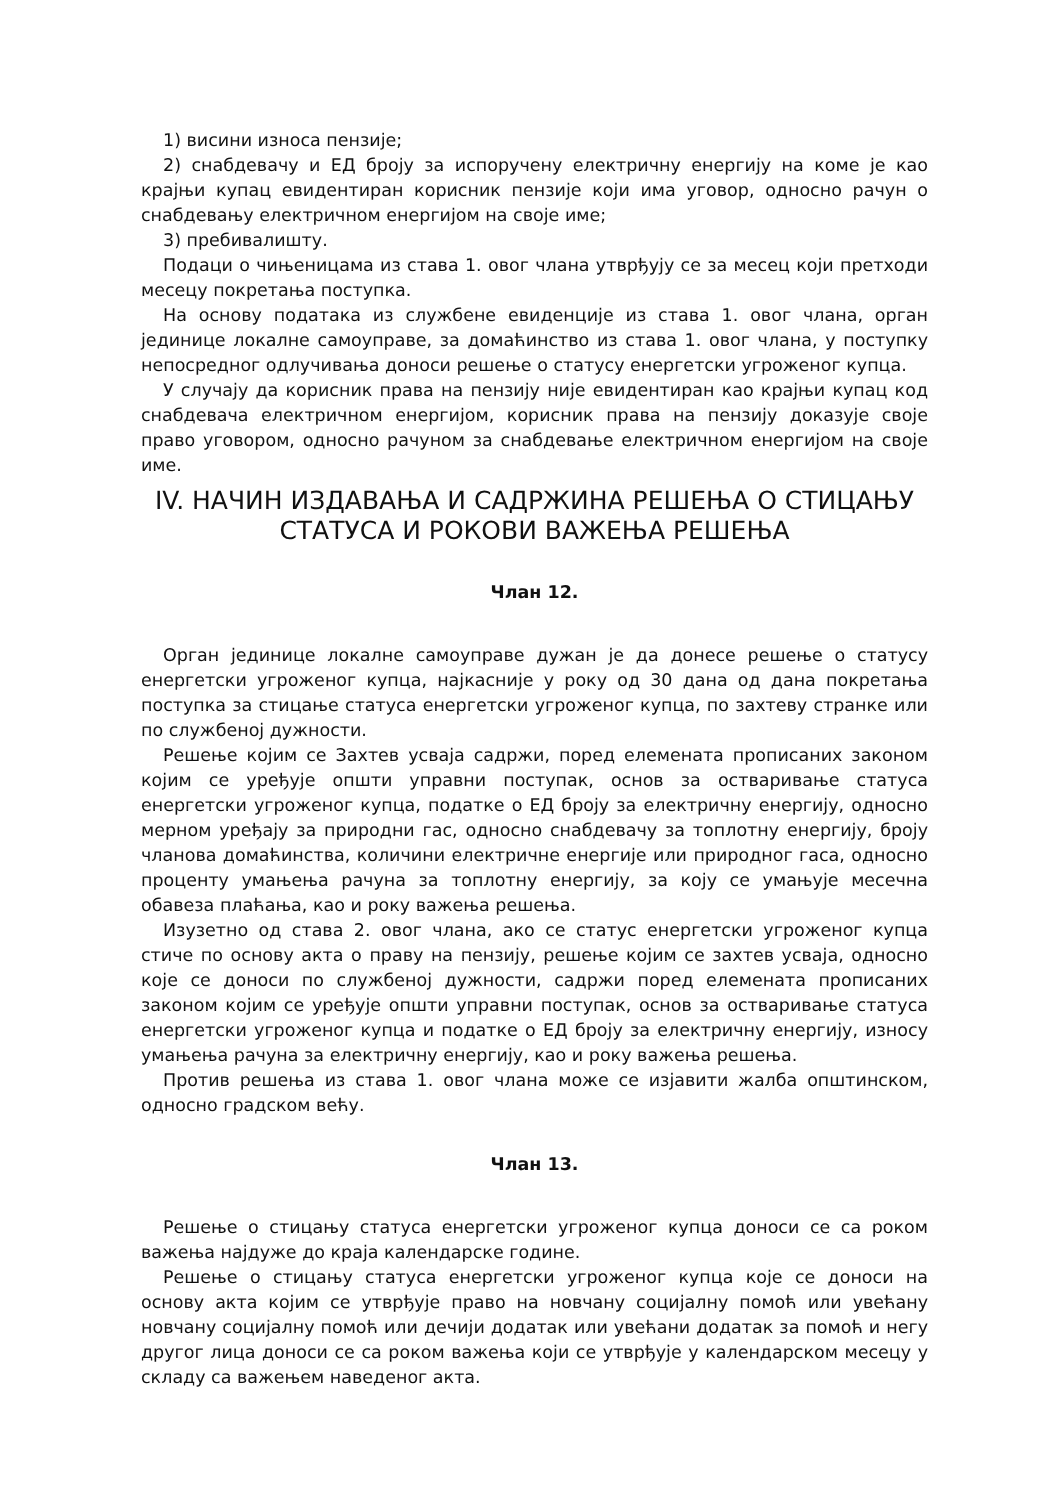1) висини износа пензије;
2) снабдевачу и ЕД броју за испоручену електричну енергију на коме је као крајњи купац евидентиран корисник пензије који има уговор, односно рачун о снабдевању електричном енергијом на своје име;
3) пребивалишту.
Подаци о чињеницама из става 1. овог члана утврђују се за месец који претходи месецу покретања поступка.
На основу података из службене евиденције из става 1. овог члана, орган јединице локалне самоуправе, за домаћинство из става 1. овог члана, у поступку непосредног одлучивања доноси решење о статусу енергетски угроженог купца.
У случају да корисник права на пензију није евидентиран као крајњи купац код снабдевача електричном енергијом, корисник права на пензију доказује своје право уговором, односно рачуном за снабдевање електричном енергијом на своје име.
IV. НАЧИН ИЗДАВАЊА И САДРЖИНА РЕШЕЊА О СТИЦАЊУ СТАТУСА И РОКОВИ ВАЖЕЊА РЕШЕЊА
Члан 12.
Орган јединице локалне самоуправе дужан је да донесе решење о статусу енергетски угроженог купца, најкасније у року од 30 дана од дана покретања поступка за стицање статуса енергетски угроженог купца, по захтеву странке или по службеној дужности.
Решење којим се Захтев усваја садржи, поред елемената прописаних законом којим се уређује општи управни поступак, основ за остваривање статуса енергетски угроженог купца, податке о ЕД броју за електричну енергију, односно мерном уређају за природни гас, односно снабдевачу за топлотну енергију, броју чланова домаћинства, количини електричне енергије или природног гаса, односно проценту умањења рачуна за топлотну енергију, за коју се умањује месечна обавеза плаћања, као и року важења решења.
Изузетно од става 2. овог члана, ако се статус енергетски угроженог купца стиче по основу акта о праву на пензију, решење којим се захтев усваја, односно које се доноси по службеној дужности, садржи поред елемената прописаних законом којим се уређује општи управни поступак, основ за остваривање статуса енергетски угроженог купца и податке о ЕД броју за електричну енергију, износу умањења рачуна за електричну енергију, као и року важења решења.
Против решења из става 1. овог члана може се изјавити жалба општинском, односно градском већу.
Члан 13.
Решење о стицању статуса енергетски угроженог купца доноси се са роком важења најдуже до краја календарске године.
Решење о стицању статуса енергетски угроженог купца које се доноси на основу акта којим се утврђује право на новчану социјалну помоћ или увећану новчану социјалну помоћ или дечији додатак или увећани додатак за помоћ и негу другог лица доноси се са роком важења који се утврђује у календарском месецу у складу са важењем наведеног акта.